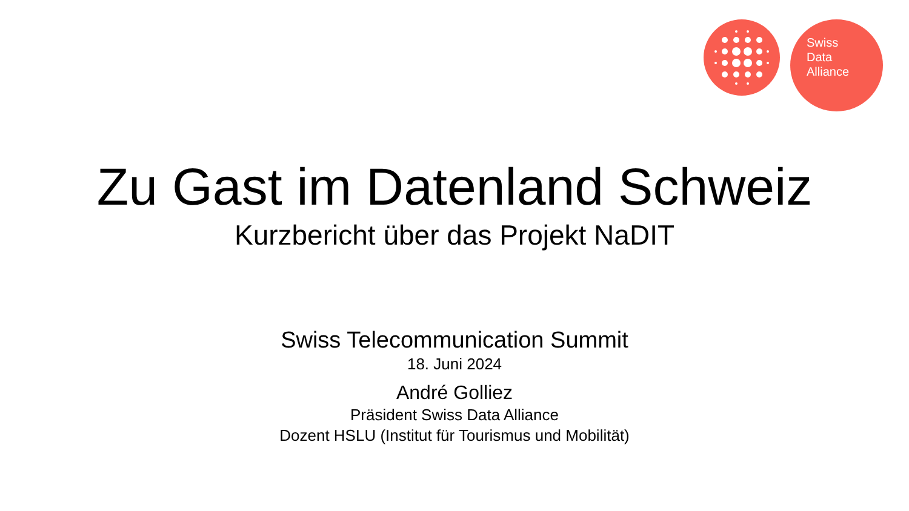Swiss
Data
Alliance
Zu Gast im Datenland Schweiz
Kurzbericht über das Projekt NaDIT
Swiss Telecommunication Summit
18. Juni 2024
André Golliez
Präsident Swiss Data Alliance
Dozent HSLU (Institut für Tourismus und Mobilität)